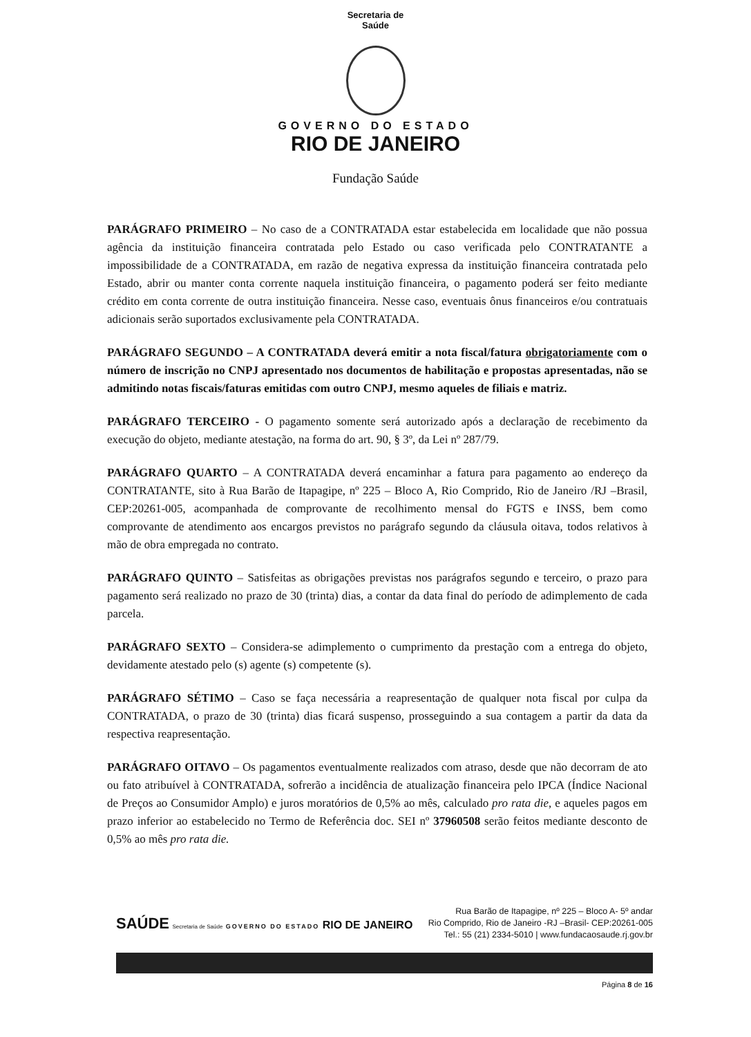Secretaria de
Saúde
GOVERNO DO ESTADO
RIO DE JANEIRO
Fundação Saúde
PARÁGRAFO PRIMEIRO – No caso de a CONTRATADA estar estabelecida em localidade que não possua agência da instituição financeira contratada pelo Estado ou caso verificada pelo CONTRATANTE a impossibilidade de a CONTRATADA, em razão de negativa expressa da instituição financeira contratada pelo Estado, abrir ou manter conta corrente naquela instituição financeira, o pagamento poderá ser feito mediante crédito em conta corrente de outra instituição financeira. Nesse caso, eventuais ônus financeiros e/ou contratuais adicionais serão suportados exclusivamente pela CONTRATADA.
PARÁGRAFO SEGUNDO – A CONTRATADA deverá emitir a nota fiscal/fatura obrigatoriamente com o número de inscrição no CNPJ apresentado nos documentos de habilitação e propostas apresentadas, não se admitindo notas fiscais/faturas emitidas com outro CNPJ, mesmo aqueles de filiais e matriz.
PARÁGRAFO TERCEIRO - O pagamento somente será autorizado após a declaração de recebimento da execução do objeto, mediante atestação, na forma do art. 90, § 3º, da Lei nº 287/79.
PARÁGRAFO QUARTO – A CONTRATADA deverá encaminhar a fatura para pagamento ao endereço da CONTRATANTE, sito à Rua Barão de Itapagipe, nº 225 – Bloco A, Rio Comprido, Rio de Janeiro /RJ –Brasil, CEP:20261-005, acompanhada de comprovante de recolhimento mensal do FGTS e INSS, bem como comprovante de atendimento aos encargos previstos no parágrafo segundo da cláusula oitava, todos relativos à mão de obra empregada no contrato.
PARÁGRAFO QUINTO – Satisfeitas as obrigações previstas nos parágrafos segundo e terceiro, o prazo para pagamento será realizado no prazo de 30 (trinta) dias, a contar da data final do período de adimplemento de cada parcela.
PARÁGRAFO SEXTO – Considera-se adimplemento o cumprimento da prestação com a entrega do objeto, devidamente atestado pelo (s) agente (s) competente (s).
PARÁGRAFO SÉTIMO – Caso se faça necessária a reapresentação de qualquer nota fiscal por culpa da CONTRATADA, o prazo de 30 (trinta) dias ficará suspenso, prosseguindo a sua contagem a partir da data da respectiva reapresentação.
PARÁGRAFO OITAVO – Os pagamentos eventualmente realizados com atraso, desde que não decorram de ato ou fato atribuível à CONTRATADA, sofrerão a incidência de atualização financeira pelo IPCA (Índice Nacional de Preços ao Consumidor Amplo) e juros moratórios de 0,5% ao mês, calculado pro rata die, e aqueles pagos em prazo inferior ao estabelecido no Termo de Referência doc. SEI nº 37960508 serão feitos mediante desconto de 0,5% ao mês pro rata die.
SAÚDE Secretaria de Saúde GOVERNO DO ESTADO RIO DE JANEIRO
Rua Barão de Itapagipe, nº 225 – Bloco A- 5º andar
Rio Comprido, Rio de Janeiro -RJ –Brasil- CEP:20261-005
Tel.: 55 (21) 2334-5010 | www.fundacaosaude.rj.gov.br
Página 8 de 16